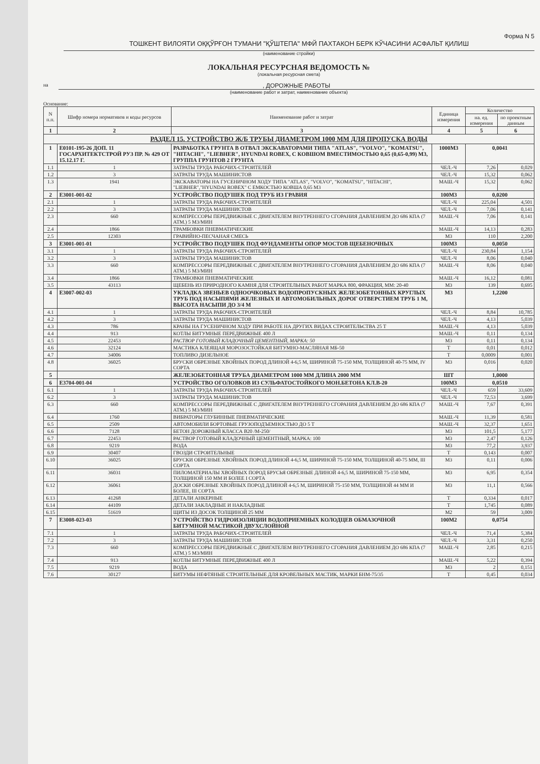Форма N 5
ТОШКЕНТ ВИЛОЯТИ ОҚҚЎРҒОН ТУМАНИ "ҚЎШТЕПА" МФЙ ПАХТАКОН БЕРК КЎЧАСИНИ АСФАЛЬТ ҚИЛИШ
(наименование стройки)
ЛОКАЛЬНАЯ РЕСУРСНАЯ ВЕДОМОСТЬ №
(локальная ресурсная смета)
на , ДОРОЖНЫЕ РАБОТЫ
(наименование работ и затрат, наименование объекта)
Основание:
| N п.п. | Шифр номера нормативов и коды ресурсов | Наименование работ и затрат | Единица измерения | Количество | |
| --- | --- | --- | --- | --- | --- |
| | | | | на. ед. измерения | по проектным данным |
| 1 | 2 | 3 | 4 | 5 | 6 |
| РАЗДЕЛ 15. УСТРОЙСТВО Ж/Б ТРУБЫ ДИАМЕТРОМ 1000 ММ ДЛЯ ПРОПУСКА ВОДЫ | | | | | |
| 1 | Е0101-195-26 ДОП. 11 ГОСАРХИТЕКТСТРОЙ РУЗ ПР. № 429 ОТ 15.12.17 Г. | РАЗРАБОТКА ГРУНТА В ОТВАЛ ЭКСКАВАТОРАМИ ТИПА "ATLAS", "VOLVO", "KOMATSU", "HITACHI", "LIEBHER", HYUNDAI ROBEX, С КОВШОМ ВМЕСТИМОСТЬЮ 0,65 (0,65-0,99) М3, ГРУППА ГРУНТОВ 2 ГРУНТА | 1000М3 | 0,0041 | |
| 1.1 | 1 | ЗАТРАТЫ ТРУДА РАБОЧИХ-СТРОИТЕЛЕЙ | ЧЕЛ.-Ч | 7,26 | 0,029 |
| 1.2 | 3 | ЗАТРАТЫ ТРУДА МАШИНИСТОВ | ЧЕЛ.-Ч | 15,32 | 0,062 |
| 1.3 | 1941 | ЭКСКАВАТОРЫ НА ГУСЕНИЧНОМ ХОДУ ТИПА "ATLAS", "VOLVO", "KOMATSU", "HITACHI", "LIEBHER","HYUNDAI ROBEX" С ЕМКОСТЬЮ КОВША 0,65 М3 | МАШ.-Ч | 15,32 | 0,062 |
| 2 | Е3001-001-02 | УСТРОЙСТВО ПОДУШЕК ПОД ТРУБ ИЗ ГРАВИЯ | 100М3 | 0,0200 | |
| 2.1 | 1 | ЗАТРАТЫ ТРУДА РАБОЧИХ-СТРОИТЕЛЕЙ | ЧЕЛ.-Ч | 225,04 | 4,501 |
| 2.2 | 3 | ЗАТРАТЫ ТРУДА МАШИНИСТОВ | ЧЕЛ.-Ч | 7,06 | 0,141 |
| 2.3 | 660 | КОМПРЕССОРЫ ПЕРЕДВИЖНЫЕ С ДВИГАТЕЛЕМ ВНУТРЕННЕГО СГОРАНИЯ ДАВЛЕНИЕМ ДО 686 КПА (7 АТМ.) 5 М3/МИН | МАШ.-Ч | 7,06 | 0,141 |
| 2.4 | 1866 | ТРАМБОВКИ ПНЕВМАТИЧЕСКИЕ | МАШ.-Ч | 14,13 | 0,283 |
| 2.5 | 12303 | ГРАВИЙНО-ПЕСЧАНАЯ СМЕСЬ | М3 | 110 | 2,200 |
| 3 | Е3001-001-01 | УСТРОЙСТВО ПОДУШЕК ПОД ФУНДАМЕНТЫ ОПОР МОСТОВ ЩЕБЕНОЧНЫХ | 100М3 | 0,0050 | |
| 3.1 | 1 | ЗАТРАТЫ ТРУДА РАБОЧИХ-СТРОИТЕЛЕЙ | ЧЕЛ.-Ч | 230,84 | 1,154 |
| 3.2 | 3 | ЗАТРАТЫ ТРУДА МАШИНИСТОВ | ЧЕЛ.-Ч | 8,06 | 0,040 |
| 3.3 | 660 | КОМПРЕССОРЫ ПЕРЕДВИЖНЫЕ С ДВИГАТЕЛЕМ ВНУТРЕННЕГО СГОРАНИЯ ДАВЛЕНИЕМ ДО 686 КПА (7 АТМ.) 5 М3/МИН | МАШ.-Ч | 8,06 | 0,040 |
| 3.4 | 1866 | ТРАМБОВКИ ПНЕВМАТИЧЕСКИЕ | МАШ.-Ч | 16,12 | 0,081 |
| 3.5 | 43113 | ЩЕБЕНЬ ИЗ ПРИРОДНОГО КАМНЯ ДЛЯ СТРОИТЕЛЬНЫХ РАБОТ МАРКА 800, ФРАКЦИЯ, ММ: 20-40 | М3 | 139 | 0,695 |
| 4 | Е3007-002-03 | УКЛАДКА ЗВЕНЬЕВ ОДНООЧКОВЫХ ВОДОПРОПУСКНЫХ ЖЕЛЕЗОБЕТОННЫХ КРУГЛЫХ ТРУБ ПОД НАСЫПЯМИ ЖЕЛЕЗНЫХ И АВТОМОБИЛЬНЫХ ДОРОГ ОТВЕРСТИЕМ ТРУБ 1 М, ВЫСОТА НАСЫПИ ДО 3/4 М | М3 | 1,2200 | |
| 4.1 | 1 | ЗАТРАТЫ ТРУДА РАБОЧИХ-СТРОИТЕЛЕЙ | ЧЕЛ.-Ч | 8,84 | 10,785 |
| 4.2 | 3 | ЗАТРАТЫ ТРУДА МАШИНИСТОВ | ЧЕЛ.-Ч | 4,13 | 5,039 |
| 4.3 | 786 | КРАНЫ НА ГУСЕНИЧНОМ ХОДУ ПРИ РАБОТЕ НА ДРУГИХ ВИДАХ СТРОИТЕЛЬСТВА 25 Т | МАШ.-Ч | 4,13 | 5,039 |
| 4.4 | 913 | КОТЛЫ БИТУМНЫЕ ПЕРЕДВИЖНЫЕ 400 Л | МАШ.-Ч | 0,11 | 0,134 |
| 4.5 | 22453 | РАСТВОР ГОТОВЫЙ КЛАДОЧНЫЙ ЦЕМЕНТНЫЙ, МАРКА: 50 | М3 | 0,11 | 0,134 |
| 4.6 | 32124 | МАСТИКА КЛЕЯЩАЯ МОРОЗОСТОЙКАЯ БИТУМНО-МАСЛЯНАЯ МБ-50 | Т | 0,01 | 0,012 |
| 4.7 | 34006 | ТОПЛИВО ДИЗЕЛЬНОЕ | Т | 0,0009 | 0,001 |
| 4.8 | 36025 | БРУСКИ ОБРЕЗНЫЕ ХВОЙНЫХ ПОРОД ДЛИНОЙ 4-6,5 М, ШИРИНОЙ 75-150 ММ, ТОЛЩИНОЙ 40-75 ММ, IV СОРТА | М3 | 0,016 | 0,020 |
| 5 | | ЖЕЛЕЗОБЕТОННАЯ ТРУБА ДИАМЕТРОМ 1000 ММ ДЛИНА 2000 ММ | ШТ | 1,0000 | |
| 6 | Е3704-001-04 | УСТРОЙСТВО ОГОЛОВКОВ ИЗ СУЛЬФАТОСТОЙКОГО МОН.БЕТОНА КЛ.В-20 | 100М3 | 0,0510 | |
| 6.1 | 1 | ЗАТРАТЫ ТРУДА РАБОЧИХ-СТРОИТЕЛЕЙ | ЧЕЛ.-Ч | 659 | 33,609 |
| 6.2 | 3 | ЗАТРАТЫ ТРУДА МАШИНИСТОВ | ЧЕЛ.-Ч | 72,53 | 3,699 |
| 6.3 | 660 | КОМПРЕССОРЫ ПЕРЕДВИЖНЫЕ С ДВИГАТЕЛЕМ ВНУТРЕННЕГО СГОРАНИЯ ДАВЛЕНИЕМ ДО 686 КПА (7 АТМ.) 5 М3/МИН | МАШ.-Ч | 7,67 | 0,391 |
| 6.4 | 1760 | ВИБРАТОРЫ ГЛУБИННЫЕ ПНЕВМАТИЧЕСКИЕ | МАШ.-Ч | 11,39 | 0,581 |
| 6.5 | 2509 | АВТОМОБИЛИ БОРТОВЫЕ ГРУЗОПОДЪЕМНОСТЬЮ ДО 5 Т | МАШ.-Ч | 32,37 | 1,651 |
| 6.6 | 7128 | БЕТОН ДОРОЖНЫЙ КЛАССА В20 /М-250/ | М3 | 101,5 | 5,177 |
| 6.7 | 22453 | РАСТВОР ГОТОВЫЙ КЛАДОЧНЫЙ ЦЕМЕНТНЫЙ, МАРКА: 100 | М3 | 2,47 | 0,126 |
| 6.8 | 9219 | ВОДА | М3 | 77,2 | 3,937 |
| 6.9 | 30407 | ГВОЗДИ СТРОИТЕЛЬНЫЕ | Т | 0,143 | 0,007 |
| 6.10 | 36025 | БРУСКИ ОБРЕЗНЫЕ ХВОЙНЫХ ПОРОД ДЛИНОЙ 4-6,5 М, ШИРИНОЙ 75-150 ММ, ТОЛЩИНОЙ 40-75 ММ, III СОРТА | М3 | 0,11 | 0,006 |
| 6.11 | 36031 | ПИЛОМАТЕРИАЛЫ ХВОЙНЫХ ПОРОД БРУСЬЯ ОБРЕЗНЫЕ ДЛИНОЙ 4-6,5 М, ШИРИНОЙ 75-150 ММ, ТОЛЩИНОЙ 150 ММ И БОЛЕЕ I СОРТА | М3 | 6,95 | 0,354 |
| 6.12 | 36061 | ДОСКИ ОБРЕЗНЫЕ ХВОЙНЫХ ПОРОД ДЛИНОЙ 4-6,5 М, ШИРИНОЙ 75-150 ММ, ТОЛЩИНОЙ 44 ММ И БОЛЕЕ, III СОРТА | М3 | 11,1 | 0,566 |
| 6.13 | 41268 | ДЕТАЛИ АНКЕРНЫЕ | Т | 0,334 | 0,017 |
| 6.14 | 44109 | ДЕТАЛИ ЗАКЛАДНЫЕ И НАКЛАДНЫЕ | Т | 1,745 | 0,089 |
| 6.15 | 51619 | ЩИТЫ ИЗ ДОСОК ТОЛЩИНОЙ 25 ММ | М2 | 59 | 3,009 |
| 7 | Е3008-023-03 | УСТРОЙСТВО ГИДРОИЗОЛЯЦИИ ВОДОПРИЕМНЫХ КОЛОДЦЕВ ОБМАЗОЧНОЙ БИТУМНОЙ МАСТИКОЙ ДВУХСЛОЙНОЙ | 100М2 | 0,0754 | |
| 7.1 | 1 | ЗАТРАТЫ ТРУДА РАБОЧИХ-СТРОИТЕЛЕЙ | ЧЕЛ.-Ч | 71,4 | 5,384 |
| 7.2 | 3 | ЗАТРАТЫ ТРУДА МАШИНИСТОВ | ЧЕЛ.-Ч | 3,31 | 0,250 |
| 7.3 | 660 | КОМПРЕССОРЫ ПЕРЕДВИЖНЫЕ С ДВИГАТЕЛЕМ ВНУТРЕННЕГО СГОРАНИЯ ДАВЛЕНИЕМ ДО 686 КПА (7 АТМ.) 5 М3/МИН | МАШ.-Ч | 2,85 | 0,215 |
| 7.4 | 913 | КОТЛЫ БИТУМНЫЕ ПЕРЕДВИЖНЫЕ 400 Л | МАШ.-Ч | 5,22 | 0,394 |
| 7.5 | 9219 | ВОДА | М3 | 2 | 0,151 |
| 7.6 | 30127 | БИТУМЫ НЕФТЯНЫЕ СТРОИТЕЛЬНЫЕ ДЛЯ КРОВЕЛЬНЫХ МАСТИК, МАРКИ БНМ-75/35 | Т | 0,45 | 0,034 |